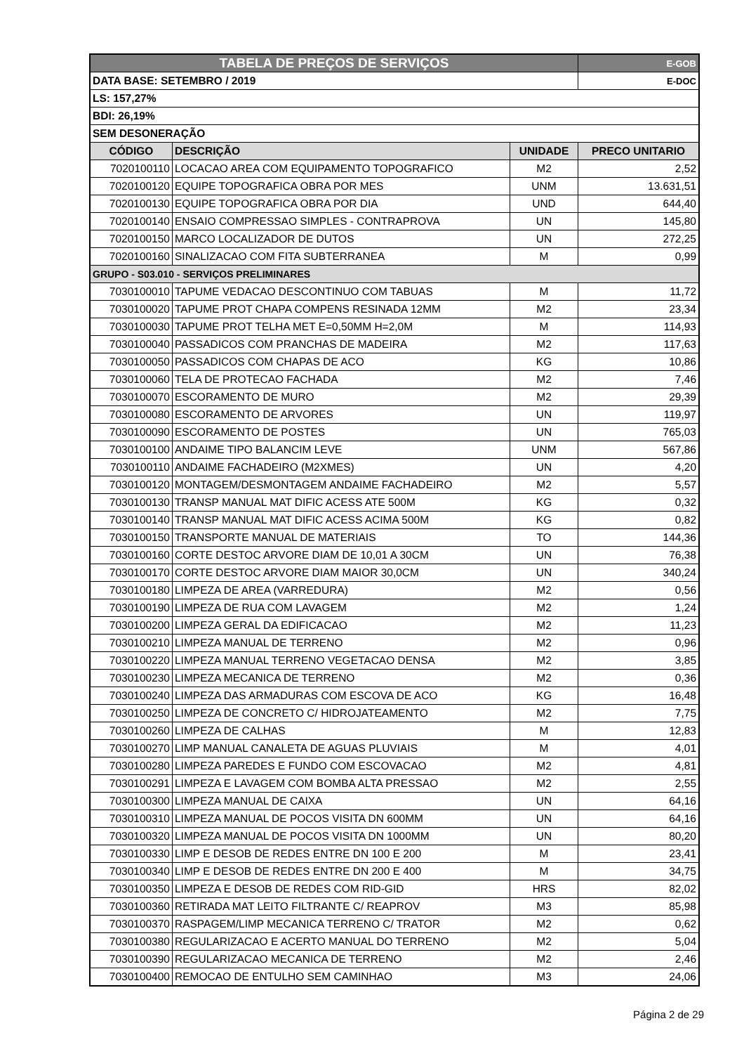| TABELA DE PREÇOS DE SERVIÇOS | | | E-GOB |
| DATA BASE: SETEMBRO / 2019 | | | E-DOC |
| LS: 157,27% | | | |
| BDI: 26,19% | | | |
| SEM DESONERAÇÃO | | | |
| CÓDIGO | DESCRIÇÃO | UNIDADE | PRECO UNITARIO |
| 7020100110 | LOCACAO AREA COM EQUIPAMENTO TOPOGRAFICO | M2 | 2,52 |
| 7020100120 | EQUIPE TOPOGRAFICA OBRA POR MES | UNM | 13.631,51 |
| 7020100130 | EQUIPE TOPOGRAFICA OBRA POR DIA | UND | 644,40 |
| 7020100140 | ENSAIO COMPRESSAO SIMPLES - CONTRAPROVA | UN | 145,80 |
| 7020100150 | MARCO LOCALIZADOR DE DUTOS | UN | 272,25 |
| 7020100160 | SINALIZACAO COM FITA SUBTERRANEA | M | 0,99 |
| GRUPO - S03.010 - SERVIÇOS PRELIMINARES | | | |
| 7030100010 | TAPUME VEDACAO DESCONTINUO COM TABUAS | M | 11,72 |
| 7030100020 | TAPUME PROT CHAPA COMPENS RESINADA 12MM | M2 | 23,34 |
| 7030100030 | TAPUME PROT TELHA MET E=0,50MM H=2,0M | M | 114,93 |
| 7030100040 | PASSADICOS COM PRANCHAS DE MADEIRA | M2 | 117,63 |
| 7030100050 | PASSADICOS COM CHAPAS DE ACO | KG | 10,86 |
| 7030100060 | TELA DE PROTECAO FACHADA | M2 | 7,46 |
| 7030100070 | ESCORAMENTO DE MURO | M2 | 29,39 |
| 7030100080 | ESCORAMENTO DE ARVORES | UN | 119,97 |
| 7030100090 | ESCORAMENTO DE POSTES | UN | 765,03 |
| 7030100100 | ANDAIME TIPO BALANCIM LEVE | UNM | 567,86 |
| 7030100110 | ANDAIME FACHADEIRO (M2XMES) | UN | 4,20 |
| 7030100120 | MONTAGEM/DESMONTAGEM ANDAIME FACHADEIRO | M2 | 5,57 |
| 7030100130 | TRANSP MANUAL MAT DIFIC ACESS ATE 500M | KG | 0,32 |
| 7030100140 | TRANSP MANUAL MAT DIFIC ACESS ACIMA 500M | KG | 0,82 |
| 7030100150 | TRANSPORTE MANUAL DE MATERIAIS | TO | 144,36 |
| 7030100160 | CORTE DESTOC ARVORE DIAM DE 10,01 A 30CM | UN | 76,38 |
| 7030100170 | CORTE DESTOC ARVORE DIAM MAIOR 30,0CM | UN | 340,24 |
| 7030100180 | LIMPEZA DE AREA (VARREDURA) | M2 | 0,56 |
| 7030100190 | LIMPEZA DE RUA COM LAVAGEM | M2 | 1,24 |
| 7030100200 | LIMPEZA GERAL DA EDIFICACAO | M2 | 11,23 |
| 7030100210 | LIMPEZA MANUAL DE TERRENO | M2 | 0,96 |
| 7030100220 | LIMPEZA MANUAL TERRENO VEGETACAO DENSA | M2 | 3,85 |
| 7030100230 | LIMPEZA MECANICA DE TERRENO | M2 | 0,36 |
| 7030100240 | LIMPEZA DAS ARMADURAS COM ESCOVA DE ACO | KG | 16,48 |
| 7030100250 | LIMPEZA DE CONCRETO C/ HIDROJATEAMENTO | M2 | 7,75 |
| 7030100260 | LIMPEZA DE CALHAS | M | 12,83 |
| 7030100270 | LIMP MANUAL CANALETA DE AGUAS PLUVIAIS | M | 4,01 |
| 7030100280 | LIMPEZA PAREDES E FUNDO COM ESCOVACAO | M2 | 4,81 |
| 7030100291 | LIMPEZA E LAVAGEM COM BOMBA ALTA PRESSAO | M2 | 2,55 |
| 7030100300 | LIMPEZA MANUAL DE CAIXA | UN | 64,16 |
| 7030100310 | LIMPEZA MANUAL DE POCOS VISITA DN 600MM | UN | 64,16 |
| 7030100320 | LIMPEZA MANUAL DE POCOS VISITA DN 1000MM | UN | 80,20 |
| 7030100330 | LIMP E DESOB DE REDES ENTRE DN 100 E 200 | M | 23,41 |
| 7030100340 | LIMP E DESOB DE REDES ENTRE DN 200 E 400 | M | 34,75 |
| 7030100350 | LIMPEZA E DESOB DE REDES COM RID-GID | HRS | 82,02 |
| 7030100360 | RETIRADA MAT LEITO FILTRANTE C/ REAPROV | M3 | 85,98 |
| 7030100370 | RASPAGEM/LIMP MECANICA TERRENO C/ TRATOR | M2 | 0,62 |
| 7030100380 | REGULARIZACAO E ACERTO MANUAL DO TERRENO | M2 | 5,04 |
| 7030100390 | REGULARIZACAO MECANICA DE TERRENO | M2 | 2,46 |
| 7030100400 | REMOCAO DE ENTULHO SEM CAMINHAO | M3 | 24,06 |
Página 2 de 29